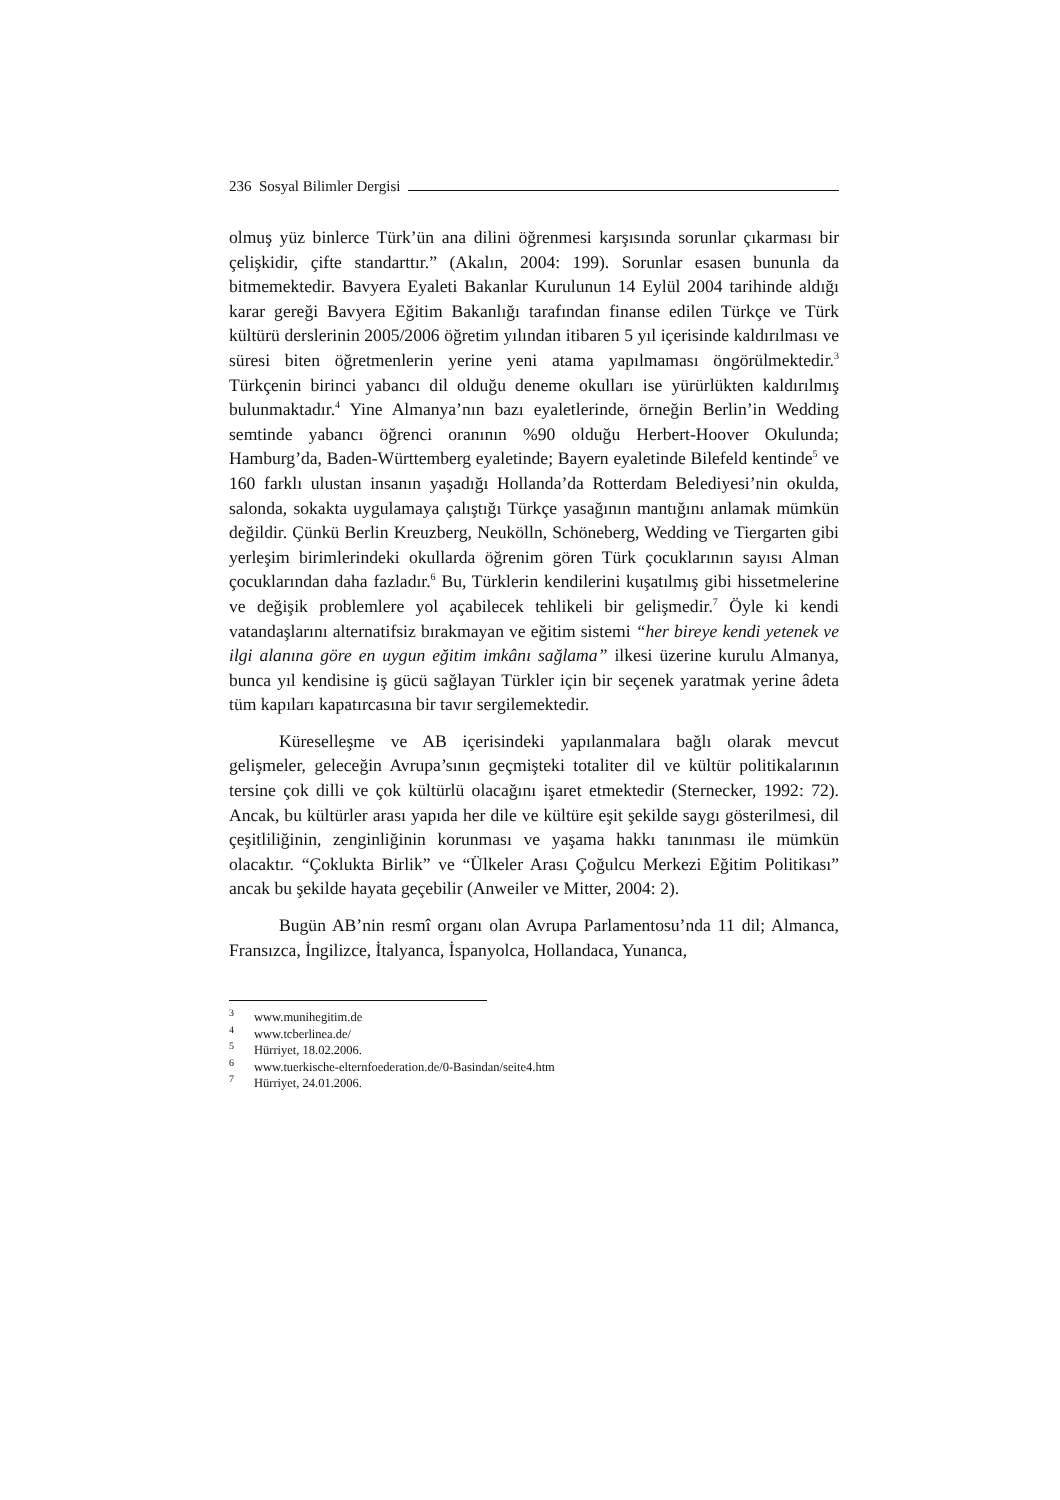236 Sosyal Bilimler Dergisi
olmuş yüz binlerce Türk’ün ana dilini öğrenmesi karşısında sorunlar çıkarması bir çelişkidir, çifte standarttır.” (Akalın, 2004: 199). Sorunlar esasen bununla da bitmemektedir. Bavyera Eyaleti Bakanlar Kurulunun 14 Eylül 2004 tarihinde aldığı karar gereği Bavyera Eğitim Bakanlığı tarafından finanse edilen Türkçe ve Türk kültürü derslerinin 2005/2006 öğretim yılından itibaren 5 yıl içerisinde kaldırılması ve süresi biten öğretmenlerin yerine yeni atama yapılmaması öngörülmektedir.<sup>3</sup> Türkçenin birinci yabancı dil olduğu deneme okulları ise yürürlükten kaldırılmış bulunmaktadır.<sup>4</sup> Yine Almanya’nın bazı eyaletlerinde, örneğin Berlin’in Wedding semtinde yabancı öğrenci oranının %90 olduğu Herbert-Hoover Okulunda; Hamburg’da, Baden-Württemberg eyaletinde; Bayern eyaletinde Bilefeld kentinde<sup>5</sup> ve 160 farklı ulustan insanın yaşadığı Hollanda’da Rotterdam Belediyesi’nin okulda, salonda, sokakta uygulamaya çalıştığı Türkçe yasağının mantığını anlamak mümkün değildir. Çünkü Berlin Kreuzberg, Neukölln, Schöneberg, Wedding ve Tiergarten gibi yerleşim birimlerindeki okullarda öğrenim gören Türk çocuklarının sayısı Alman çocuklarından daha fazladır.<sup>6</sup> Bu, Türklerin kendilerini kuşatılmış gibi hissetmelerine ve değişik problemlere yol açabilecek tehlikeli bir gelişmedir.<sup>7</sup> Öyle ki kendi vatandaşlarını alternatifsiz bırakmayan ve eğitim sistemi “her bireye kendi yetenek ve ilgi alanına göre en uygun eğitim imkânı sağlama” ilkesi üzerine kurulu Almanya, bunca yıl kendisine iş gücü sağlayan Türkler için bir seçenek yaratmak yerine âdeta tüm kapıları kapatırcasına bir tavır sergilemektedir.
Küreselleşme ve AB içerisindeki yapılanmalara bağlı olarak mevcut gelişmeler, geleceğin Avrupa’sının geçmişteki totaliter dil ve kültür politikalarının tersine çok dilli ve çok kültürlü olacağını işaret etmektedir (Sternecker, 1992: 72). Ancak, bu kültürler arası yapıda her dile ve kültüre eşit şekilde saygı gösterilmesi, dil çeşitliliğinin, zenginliğinin korunması ve yaşama hakkı tanınması ile mümkün olacaktır. “Çoklukta Birlik” ve “Ülkeler Arası Çoğulcu Merkezi Eğitim Politikası” ancak bu şekilde hayata geçebilir (Anweiler ve Mitter, 2004: 2).
Bugün AB’nin resmî organı olan Avrupa Parlamentosu’nda 11 dil; Almanca, Fransızca, İngilizce, İtalyanca, İspanyolca, Hollandaca, Yunanca,
<sup>3</sup> www.munihegitim.de
<sup>4</sup> www.tcberlinea.de/
<sup>5</sup> Hürriyet, 18.02.2006.
<sup>6</sup> www.tuerkische-elternfoederation.de/0-Basindan/seite4.htm
<sup>7</sup> Hürriyet, 24.01.2006.